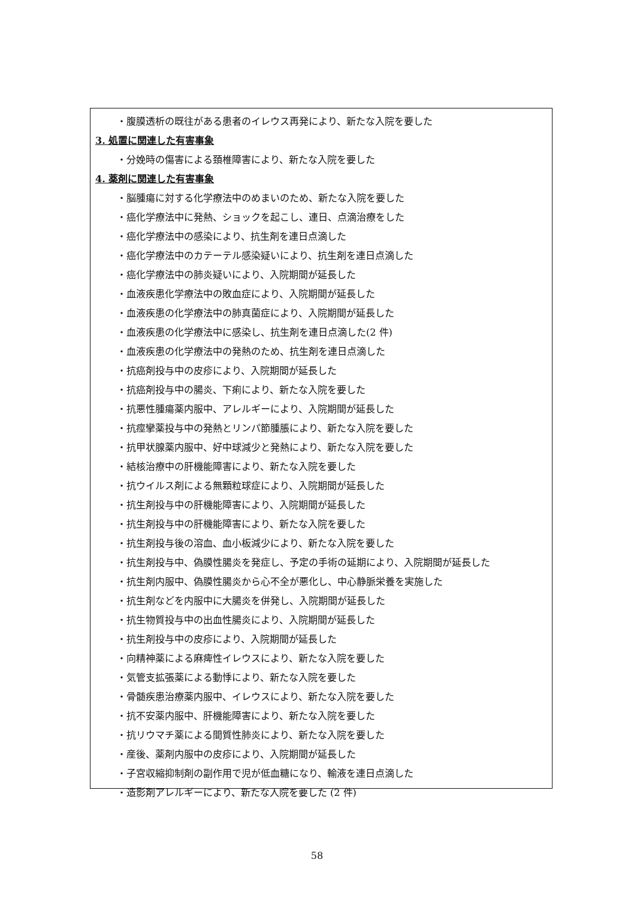・腹膜透析の既往がある患者のイレウス再発により、新たな入院を要した
3. 処置に関連した有害事象
・分娩時の傷害による頚椎障害により、新たな入院を要した
4. 薬剤に関連した有害事象
・脳腫瘍に対する化学療法中のめまいのため、新たな入院を要した
・癌化学療法中に発熱、ショックを起こし、連日、点滴治療をした
・癌化学療法中の感染により、抗生剤を連日点滴した
・癌化学療法中のカテーテル感染疑いにより、抗生剤を連日点滴した
・癌化学療法中の肺炎疑いにより、入院期間が延長した
・血液疾患化学療法中の敗血症により、入院期間が延長した
・血液疾患の化学療法中の肺真菌症により、入院期間が延長した
・血液疾患の化学療法中に感染し、抗生剤を連日点滴した(2 件)
・血液疾患の化学療法中の発熱のため、抗生剤を連日点滴した
・抗癌剤投与中の皮疹により、入院期間が延長した
・抗癌剤投与中の腸炎、下痢により、新たな入院を要した
・抗悪性腫瘍薬内服中、アレルギーにより、入院期間が延長した
・抗痙攣薬投与中の発熱とリンパ節腫脹により、新たな入院を要した
・抗甲状腺薬内服中、好中球減少と発熱により、新たな入院を要した
・結核治療中の肝機能障害により、新たな入院を要した
・抗ウイルス剤による無顆粒球症により、入院期間が延長した
・抗生剤投与中の肝機能障害により、入院期間が延長した
・抗生剤投与中の肝機能障害により、新たな入院を要した
・抗生剤投与後の溶血、血小板減少により、新たな入院を要した
・抗生剤投与中、偽膜性腸炎を発症し、予定の手術の延期により、入院期間が延長した
・抗生剤内服中、偽膜性腸炎から心不全が悪化し、中心静脈栄養を実施した
・抗生剤などを内服中に大腸炎を併発し、入院期間が延長した
・抗生物質投与中の出血性腸炎により、入院期間が延長した
・抗生剤投与中の皮疹により、入院期間が延長した
・向精神薬による麻痺性イレウスにより、新たな入院を要した
・気管支拡張薬による動悸により、新たな入院を要した
・骨髄疾患治療薬内服中、イレウスにより、新たな入院を要した
・抗不安薬内服中、肝機能障害により、新たな入院を要した
・抗リウマチ薬による間質性肺炎により、新たな入院を要した
・産後、薬剤内服中の皮疹により、入院期間が延長した
・子宮収縮抑制剤の副作用で児が低血糖になり、輸液を連日点滴した
・造影剤アレルギーにより、新たな入院を要した (2 件)
58